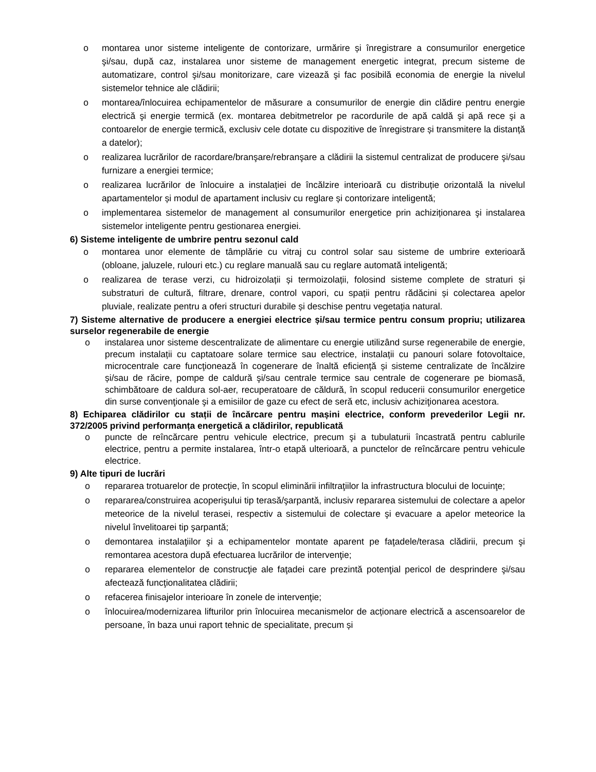o montarea unor sisteme inteligente de contorizare, urmărire și înregistrare a consumurilor energetice şi/sau, după caz, instalarea unor sisteme de management energetic integrat, precum sisteme de automatizare, control şi/sau monitorizare, care vizează şi fac posibilă economia de energie la nivelul sistemelor tehnice ale clădirii;
o montarea/înlocuirea echipamentelor de măsurare a consumurilor de energie din clădire pentru energie electrică şi energie termică (ex. montarea debitmetrelor pe racordurile de apă caldă şi apă rece şi a contoarelor de energie termică, exclusiv cele dotate cu dispozitive de înregistrare și transmitere la distanță a datelor);
o realizarea lucrărilor de racordare/branşare/rebranşare a clădirii la sistemul centralizat de producere şi/sau furnizare a energiei termice;
o realizarea lucrărilor de înlocuire a instalației de încălzire interioară cu distribuție orizontală la nivelul apartamentelor și modul de apartament inclusiv cu reglare și contorizare inteligentă;
o implementarea sistemelor de management al consumurilor energetice prin achiziționarea şi instalarea sistemelor inteligente pentru gestionarea energiei.
6) Sisteme inteligente de umbrire pentru sezonul cald
o montarea unor elemente de tâmplărie cu vitraj cu control solar sau sisteme de umbrire exterioară (obloane, jaluzele, rulouri etc.) cu reglare manuală sau cu reglare automată inteligentă;
o realizarea de terase verzi, cu hidroizolații și termoizolații, folosind sisteme complete de straturi și substraturi de cultură, filtrare, drenare, control vapori, cu spații pentru rădăcini și colectarea apelor pluviale, realizate pentru a oferi structuri durabile și deschise pentru vegetația natural.
7) Sisteme alternative de producere a energiei electrice și/sau termice pentru consum propriu; utilizarea surselor regenerabile de energie
o instalarea unor sisteme descentralizate de alimentare cu energie utilizând surse regenerabile de energie, precum instalații cu captatoare solare termice sau electrice, instalații cu panouri solare fotovoltaice, microcentrale care funcţionează în cogenerare de înaltă eficiență și sisteme centralizate de încălzire și/sau de răcire, pompe de caldură şi/sau centrale termice sau centrale de cogenerare pe biomasă, schimbătoare de caldura sol-aer, recuperatoare de căldură, în scopul reducerii consumurilor energetice din surse convenţionale şi a emisiilor de gaze cu efect de seră etc, inclusiv achiziţionarea acestora.
8) Echiparea clădirilor cu stații de încărcare pentru mașini electrice, conform prevederilor Legii nr. 372/2005 privind performanța energetică a clădirilor, republicată
o puncte de reîncărcare pentru vehicule electrice, precum şi a tubulaturii încastrată pentru cablurile electrice, pentru a permite instalarea, într-o etapă ulterioară, a punctelor de reîncărcare pentru vehicule electrice.
9) Alte tipuri de lucrări
o repararea trotuarelor de protecţie, în scopul eliminării infiltraţiilor la infrastructura blocului de locuinţe;
o repararea/construirea acoperişului tip terasă/şarpantă, inclusiv repararea sistemului de colectare a apelor meteorice de la nivelul terasei, respectiv a sistemului de colectare şi evacuare a apelor meteorice la nivelul învelitoarei tip şarpantă;
o demontarea instalaţiilor şi a echipamentelor montate aparent pe faţadele/terasa clădirii, precum şi remontarea acestora după efectuarea lucrărilor de intervenţie;
o repararea elementelor de construcţie ale faţadei care prezintă potenţial pericol de desprindere şi/sau afectează funcţionalitatea clădirii;
o refacerea finisajelor interioare în zonele de intervenţie;
o înlocuirea/modernizarea lifturilor prin înlocuirea mecanismelor de acționare electrică a ascensoarelor de persoane, în baza unui raport tehnic de specialitate, precum și